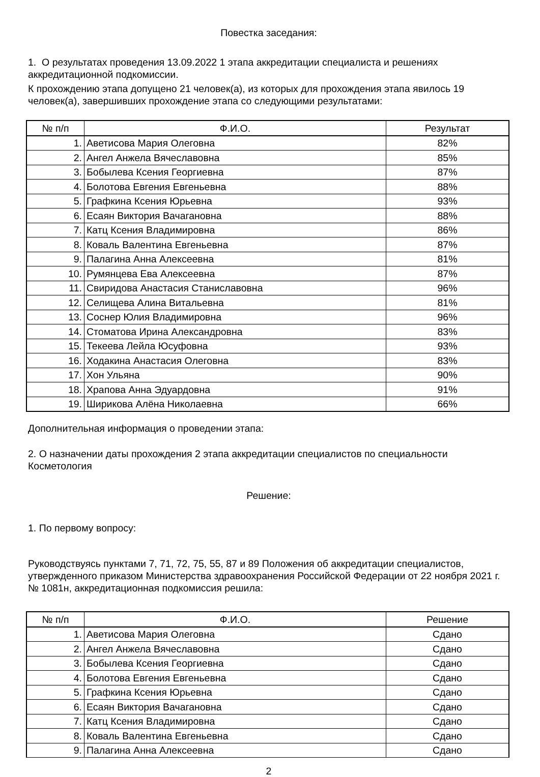Повестка заседания:
1. О результатах проведения 13.09.2022 1 этапа аккредитации специалиста и решениях аккредитационной подкомиссии.
К прохождению этапа допущено 21 человек(а), из которых для прохождения этапа явилось 19 человек(а), завершивших прохождение этапа со следующими результатами:
| № п/п | Ф.И.О. | Результат |
| --- | --- | --- |
| 1. | Аветисова Мария Олеговна | 82% |
| 2. | Ангел Анжела Вячеславовна | 85% |
| 3. | Бобылева Ксения Георгиевна | 87% |
| 4. | Болотова Евгения Евгеньевна | 88% |
| 5. | Графкина Ксения Юрьевна | 93% |
| 6. | Есаян Виктория Вачагановна | 88% |
| 7. | Катц Ксения Владимировна | 86% |
| 8. | Коваль Валентина Евгеньевна | 87% |
| 9. | Палагина Анна Алексеевна | 81% |
| 10. | Румянцева Ева Алексеевна | 87% |
| 11. | Свиридова Анастасия Станиславовна | 96% |
| 12. | Селищева Алина Витальевна | 81% |
| 13. | Соснер Юлия Владимировна | 96% |
| 14. | Стоматова Ирина Александровна | 83% |
| 15. | Текеева Лейла Юсуфовна | 93% |
| 16. | Ходакина Анастасия Олеговна | 83% |
| 17. | Хон Ульяна | 90% |
| 18. | Храпова Анна Эдуардовна | 91% |
| 19. | Ширикова Алёна Николаевна | 66% |
Дополнительная информация о проведении этапа:
2. О назначении даты прохождения 2 этапа аккредитации специалистов по специальности Косметология
Решение:
1. По первому вопросу:
Руководствуясь пунктами 7, 71, 72, 75, 55, 87 и 89 Положения об аккредитации специалистов, утвержденного приказом Министерства здравоохранения Российской Федерации от 22 ноября 2021 г. № 1081н, аккредитационная подкомиссия решила:
| № п/п | Ф.И.О. | Решение |
| --- | --- | --- |
| 1. | Аветисова Мария Олеговна | Сдано |
| 2. | Ангел Анжела Вячеславовна | Сдано |
| 3. | Бобылева Ксения Георгиевна | Сдано |
| 4. | Болотова Евгения Евгеньевна | Сдано |
| 5. | Графкина Ксения Юрьевна | Сдано |
| 6. | Есаян Виктория Вачагановна | Сдано |
| 7. | Катц Ксения Владимировна | Сдано |
| 8. | Коваль Валентина Евгеньевна | Сдано |
| 9. | Палагина Анна Алексеевна | Сдано |
2